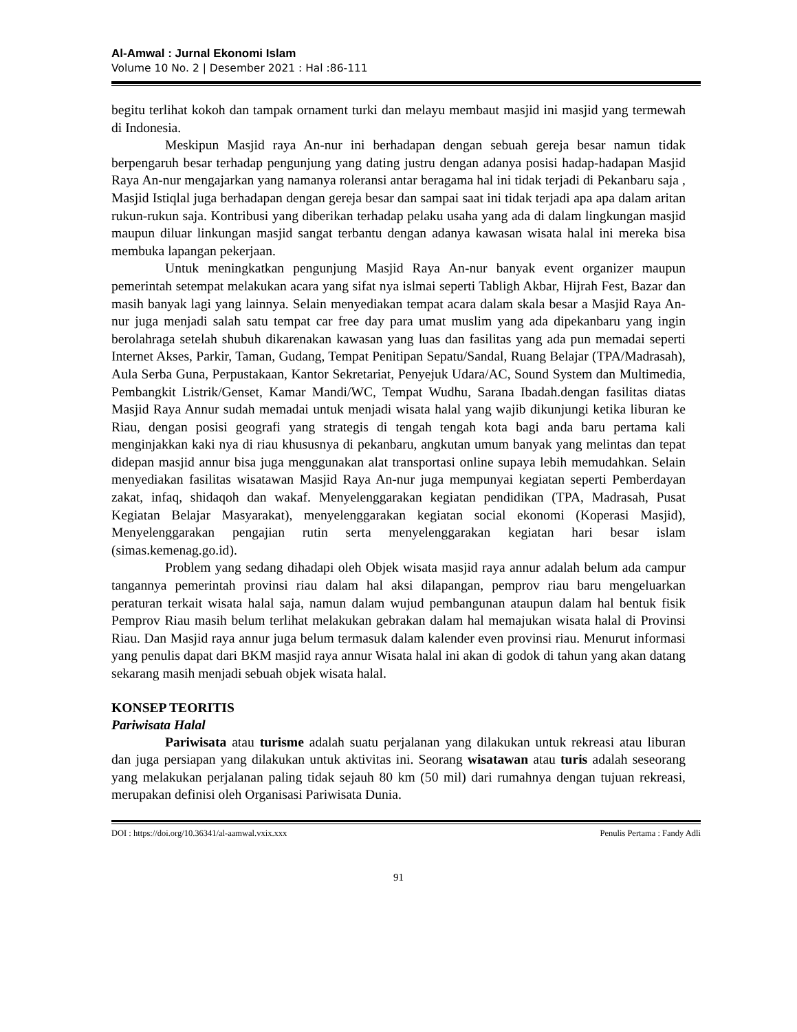Al-Amwal : Jurnal Ekonomi Islam
Volume 10 No. 2 | Desember 2021 : Hal :86-111
begitu terlihat kokoh dan tampak ornament turki dan melayu membaut masjid ini masjid yang termewah di Indonesia.
Meskipun Masjid raya An-nur ini berhadapan dengan sebuah gereja besar namun tidak berpengaruh besar terhadap pengunjung yang dating justru dengan adanya posisi hadap-hadapan Masjid Raya An-nur mengajarkan yang namanya roleransi antar beragama hal ini tidak terjadi di Pekanbaru saja , Masjid Istiqlal juga berhadapan dengan gereja besar dan sampai saat ini tidak terjadi apa apa dalam aritan rukun-rukun saja. Kontribusi yang diberikan terhadap pelaku usaha yang ada di dalam lingkungan masjid maupun diluar linkungan masjid sangat terbantu dengan adanya kawasan wisata halal ini mereka bisa membuka lapangan pekerjaan.
Untuk meningkatkan pengunjung Masjid Raya An-nur banyak event organizer maupun pemerintah setempat melakukan acara yang sifat nya islmai seperti Tabligh Akbar, Hijrah Fest, Bazar dan masih banyak lagi yang lainnya. Selain menyediakan tempat acara dalam skala besar a Masjid Raya An-nur juga menjadi salah satu tempat car free day para umat muslim yang ada dipekanbaru yang ingin berolahraga setelah shubuh dikarenakan kawasan yang luas dan fasilitas yang ada pun memadai seperti Internet Akses, Parkir, Taman, Gudang, Tempat Penitipan Sepatu/Sandal, Ruang Belajar (TPA/Madrasah), Aula Serba Guna, Perpustakaan, Kantor Sekretariat, Penyejuk Udara/AC, Sound System dan Multimedia, Pembangkit Listrik/Genset, Kamar Mandi/WC, Tempat Wudhu, Sarana Ibadah.dengan fasilitas diatas Masjid Raya Annur sudah memadai untuk menjadi wisata halal yang wajib dikunjungi ketika liburan ke Riau, dengan posisi geografi yang strategis di tengah tengah kota bagi anda baru pertama kali menginjakkan kaki nya di riau khususnya di pekanbaru, angkutan umum banyak yang melintas dan tepat didepan masjid annur bisa juga menggunakan alat transportasi online supaya lebih memudahkan. Selain menyediakan fasilitas wisatawan Masjid Raya An-nur juga mempunyai kegiatan seperti Pemberdayan zakat, infaq, shidaqoh dan wakaf. Menyelenggarakan kegiatan pendidikan (TPA, Madrasah, Pusat Kegiatan Belajar Masyarakat), menyelenggarakan kegiatan social ekonomi (Koperasi Masjid), Menyelenggarakan pengajian rutin serta menyelenggarakan kegiatan hari besar islam (simas.kemenag.go.id).
Problem yang sedang dihadapi oleh Objek wisata masjid raya annur adalah belum ada campur tangannya pemerintah provinsi riau dalam hal aksi dilapangan, pemprov riau baru mengeluarkan peraturan terkait wisata halal saja, namun dalam wujud pembangunan ataupun dalam hal bentuk fisik Pemprov Riau masih belum terlihat melakukan gebrakan dalam hal memajukan wisata halal di Provinsi Riau. Dan Masjid raya annur juga belum termasuk dalam kalender even provinsi riau. Menurut informasi yang penulis dapat dari BKM masjid raya annur Wisata halal ini akan di godok di tahun yang akan datang sekarang masih menjadi sebuah objek wisata halal.
KONSEP TEORITIS
Pariwisata Halal
Pariwisata atau turisme adalah suatu perjalanan yang dilakukan untuk rekreasi atau liburan dan juga persiapan yang dilakukan untuk aktivitas ini. Seorang wisatawan atau turis adalah seseorang yang melakukan perjalanan paling tidak sejauh 80 km (50 mil) dari rumahnya dengan tujuan rekreasi, merupakan definisi oleh Organisasi Pariwisata Dunia.
DOI : https://doi.org/10.36341/al-aamwal.vxix.xxx Penulis Pertama : Fandy Adli
91